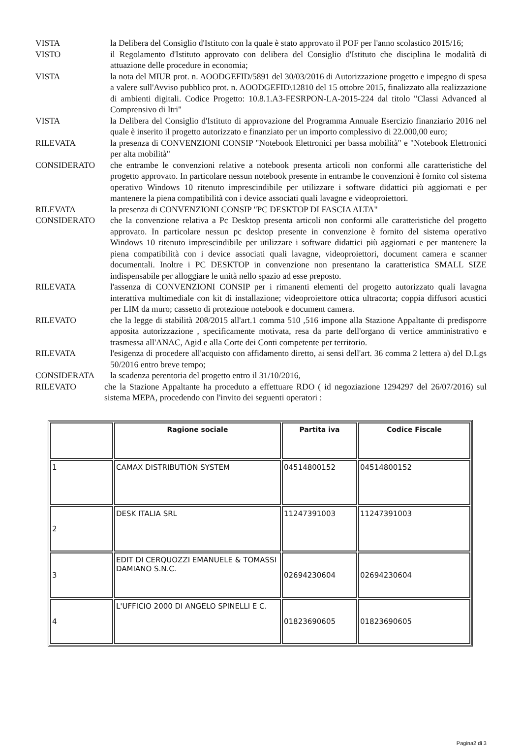VISTA la Delibera del Consiglio d'Istituto con la quale è stato approvato il POF per l'anno scolastico 2015/16;
VISTO il Regolamento d'Istituto approvato con delibera del Consiglio d'Istituto che disciplina le modalità di attuazione delle procedure in economia;
VISTA la nota del MIUR prot. n. AOODGEFID/5891 del 30/03/2016 di Autorizzazione progetto e impegno di spesa a valere sull'Avviso pubblico prot. n. AOODGEFID\12810 del 15 ottobre 2015, finalizzato alla realizzazione di ambienti digitali. Codice Progetto: 10.8.1.A3-FESRPON-LA-2015-224 dal titolo "Classi Advanced al Comprensivo di Itri"
VISTA la Delibera del Consiglio d'Istituto di approvazione del Programma Annuale Esercizio finanziario 2016 nel quale è inserito il progetto autorizzato e finanziato per un importo complessivo di 22.000,00 euro;
RILEVATA la presenza di CONVENZIONI CONSIP "Notebook Elettronici per bassa mobilità" e "Notebook Elettronici per alta mobilità"
CONSIDERATO che entrambe le convenzioni relative a notebook presenta articoli non conformi alle caratteristiche del progetto approvato. In particolare nessun notebook presente in entrambe le convenzioni è fornito col sistema operativo Windows 10 ritenuto imprescindibile per utilizzare i software didattici più aggiornati e per mantenere la piena compatibilità con i device associati quali lavagne e videoproiettori.
RILEVATA la presenza di CONVENZIONI CONSIP "PC DESKTOP DI FASCIA ALTA"
CONSIDERATO che la convenzione relativa a Pc Desktop presenta articoli non conformi alle caratteristiche del progetto approvato. In particolare nessun pc desktop presente in convenzione è fornito del sistema operativo Windows 10 ritenuto imprescindibile per utilizzare i software didattici più aggiornati e per mantenere la piena compatibilità con i device associati quali lavagne, videoproiettori, document camera e scanner documentali. Inoltre i PC DESKTOP in convenzione non presentano la caratteristica SMALL SIZE indispensabile per alloggiare le unità nello spazio ad esse preposto.
RILEVATA l'assenza di CONVENZIONI CONSIP per i rimanenti elementi del progetto autorizzato quali lavagna interattiva multimediale con kit di installazione; videoproiettore ottica ultracorta; coppia diffusori acustici per LIM da muro; cassetto di protezione notebook e document camera.
RILEVATO che la legge di stabilità 208/2015 all'art.1 comma 510 ,516 impone alla Stazione Appaltante di predisporre apposita autorizzazione , specificamente motivata, resa da parte dell'organo di vertice amministrativo e trasmessa all'ANAC, Agid e alla Corte dei Conti competente per territorio.
RILEVATA l'esigenza di procedere all'acquisto con affidamento diretto, ai sensi dell'art. 36 comma 2 lettera a) del D.Lgs 50/2016 entro breve tempo;
CONSIDERATA la scadenza perentoria del progetto entro il 31/10/2016,
RILEVATO che la Stazione Appaltante ha proceduto a effettuare RDO ( id negoziazione 1294297 del 26/07/2016) sul sistema MEPA, procedendo con l'invito dei seguenti operatori :
| | Ragione sociale | Partita iva | Codice Fiscale |
| --- | --- | --- | --- |
| 1 | CAMAX DISTRIBUTION SYSTEM | 04514800152 | 04514800152 |
| 2 | DESK ITALIA SRL | 11247391003 | 11247391003 |
| 3 | EDIT DI CERQUOZZI EMANUELE & TOMASSI DAMIANO S.N.C. | 02694230604 | 02694230604 |
| 4 | L'UFFICIO 2000 DI ANGELO SPINELLI E C. | 01823690605 | 01823690605 |
Pagina2 di 3